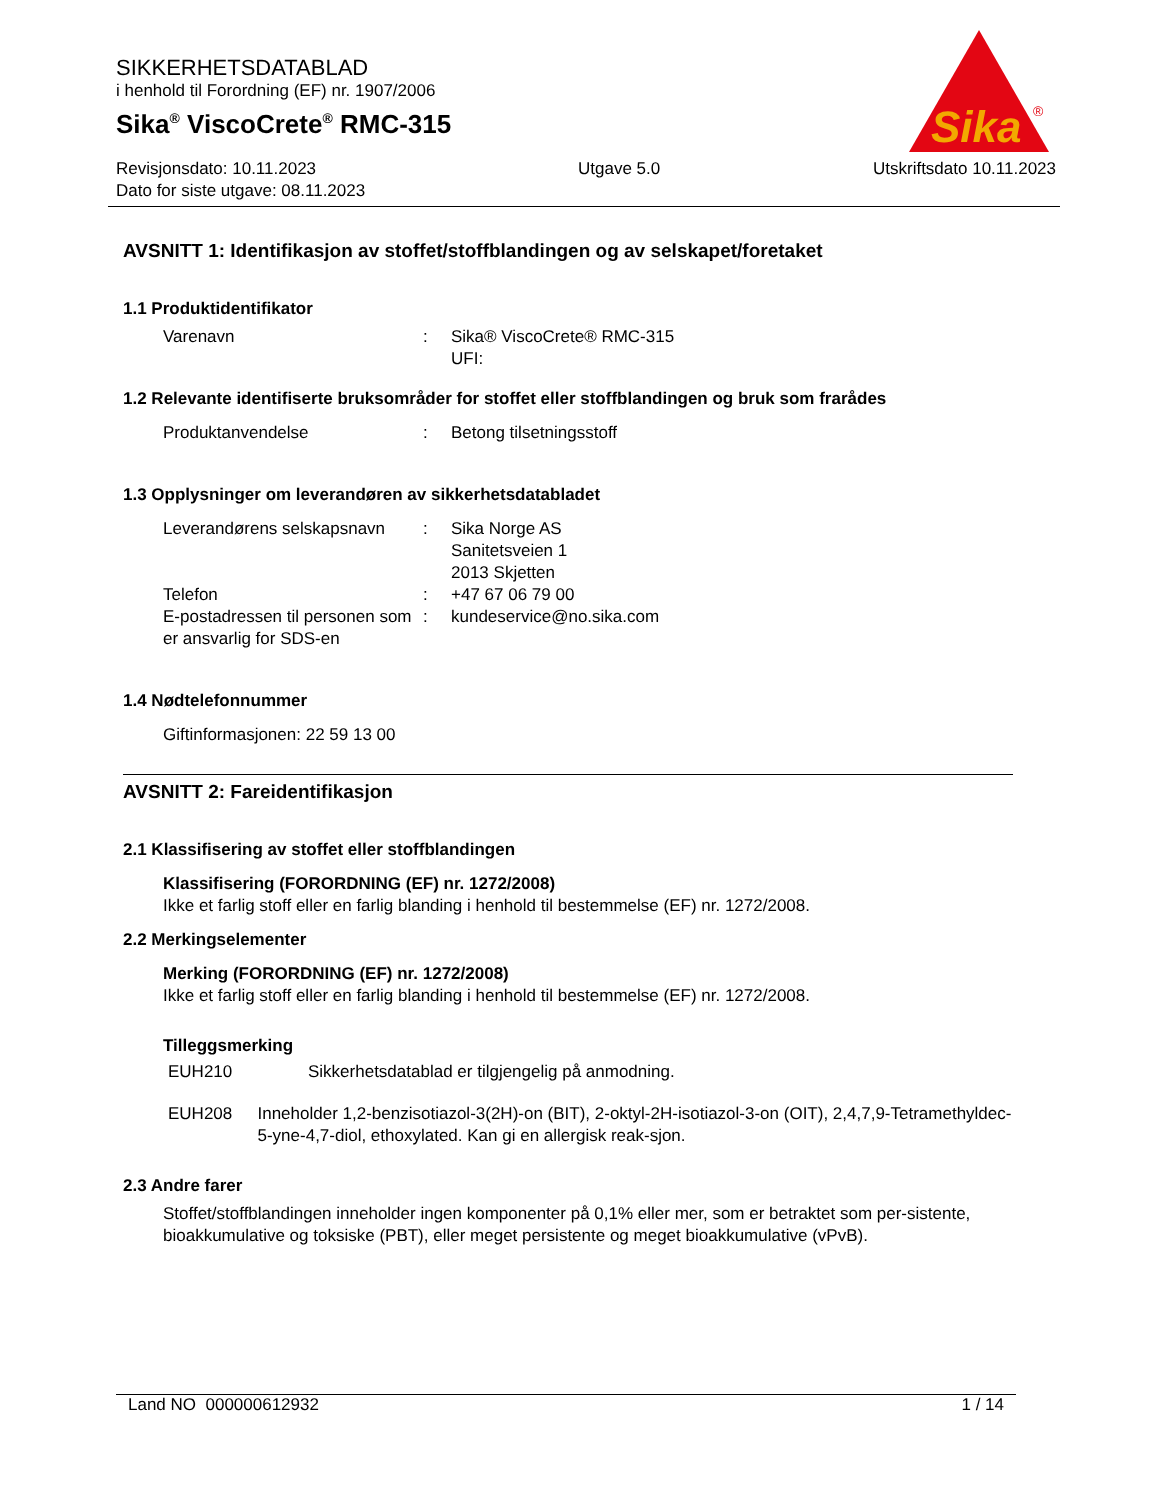SIKKERHETSDATABLAD
i henhold til Forordning (EF) nr. 1907/2006
Sika<sup>®</sup> ViscoCrete<sup>®</sup> RMC-315
Revisjonsdato: 10.11.2023
Dato for siste utgave: 08.11.2023
Utgave 5.0 Utskriftsdato 10.11.2023
Sika
®
AVSNITT 1: Identifikasjon av stoffet/stoffblandingen og av selskapet/foretaket
1.1 Produktidentifikator
Varenavn : Sika® ViscoCrete® RMC-315
UFI:
1.2 Relevante identifiserte bruksområder for stoffet eller stoffblandingen og bruk som frarådes
Produktanvendelse : Betong tilsetningsstoff
1.3 Opplysninger om leverandøren av sikkerhetsdatabladet
Leverandørens selskapsnavn
: Sika Norge AS
Sanitetsveien 1
2013 Skjetten
Telefon : +47 67 06 79 00
E-postadressen til personen som er ansvarlig for SDS-en
: kundeservice@no.sika.com
1.4 Nødtelefonnummer
Giftinformasjonen: 22 59 13 00
AVSNITT 2: Fareidentifikasjon
2.1 Klassifisering av stoffet eller stoffblandingen
Klassifisering (FORORDNING (EF) nr. 1272/2008)
Ikke et farlig stoff eller en farlig blanding i henhold til bestemmelse (EF) nr. 1272/2008.
2.2 Merkingselementer
Merking (FORORDNING (EF) nr. 1272/2008)
Ikke et farlig stoff eller en farlig blanding i henhold til bestemmelse (EF) nr. 1272/2008.
Tilleggsmerking
EUH210 Sikkerhetsdatablad er tilgjengelig på anmodning.
EUH208 Inneholder 1,2-benzisotiazol-3(2H)-on (BIT), 2-oktyl-2H-isotiazol-3-on (OIT), 2,4,7,9-Tetramethyldec-5-yne-4,7-diol, ethoxylated. Kan gi en allergisk reak-sjon.
2.3 Andre farer
Stoffet/stoffblandingen inneholder ingen komponenter på 0,1% eller mer, som er betraktet som per-sistente, bioakkumulative og toksiske (PBT), eller meget persistente og meget bioakkumulative (vPvB).
Land NO 000000612932 1 / 14